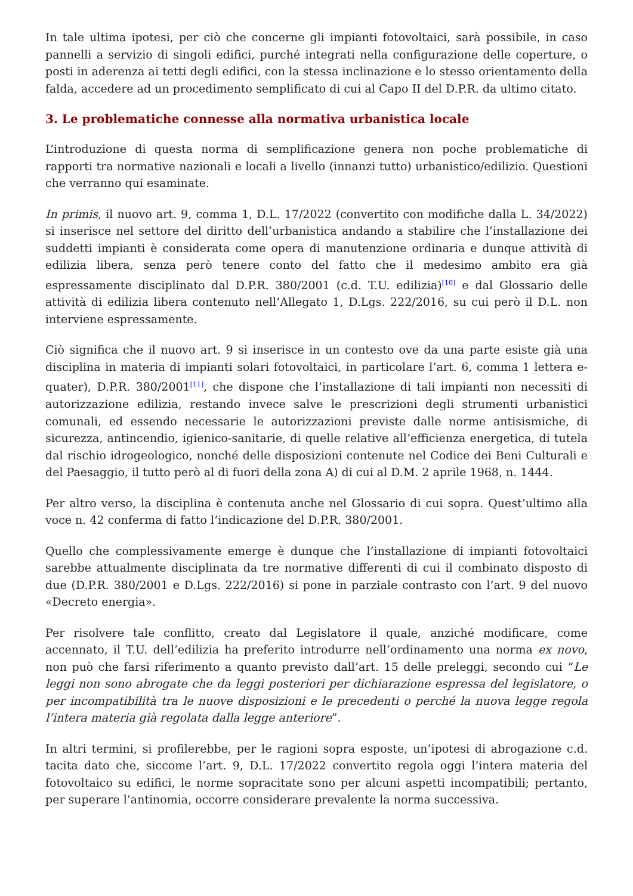In tale ultima ipotesi, per ciò che concerne gli impianti fotovoltaici, sarà possibile, in caso pannelli a servizio di singoli edifici, purché integrati nella configurazione delle coperture, o posti in aderenza ai tetti degli edifici, con la stessa inclinazione e lo stesso orientamento della falda, accedere ad un procedimento semplificato di cui al Capo II del D.P.R. da ultimo citato.
3. Le problematiche connesse alla normativa urbanistica locale
L’introduzione di questa norma di semplificazione genera non poche problematiche di rapporti tra normative nazionali e locali a livello (innanzi tutto) urbanistico/edilizio. Questioni che verranno qui esaminate.
In primis, il nuovo art. 9, comma 1, D.L. 17/2022 (convertito con modifiche dalla L. 34/2022) si inserisce nel settore del diritto dell’urbanistica andando a stabilire che l’installazione dei suddetti impianti è considerata come opera di manutenzione ordinaria e dunque attività di edilizia libera, senza però tenere conto del fatto che il medesimo ambito era già espressamente disciplinato dal D.P.R. 380/2001 (c.d. T.U. edilizia)<sup>[10]</sup> e dal Glossario delle attività di edilizia libera contenuto nell’Allegato 1, D.Lgs. 222/2016, su cui però il D.L. non interviene espressamente.
Ciò significa che il nuovo art. 9 si inserisce in un contesto ove da una parte esiste già una disciplina in materia di impianti solari fotovoltaici, in particolare l’art. 6, comma 1 lettera e-quater), D.P.R. 380/2001<sup>[11]</sup>, che dispone che l’installazione di tali impianti non necessiti di autorizzazione edilizia, restando invece salve le prescrizioni degli strumenti urbanistici comunali, ed essendo necessarie le autorizzazioni previste dalle norme antisismiche, di sicurezza, antincendio, igienico-sanitarie, di quelle relative all’efficienza energetica, di tutela dal rischio idrogeologico, nonché delle disposizioni contenute nel Codice dei Beni Culturali e del Paesaggio, il tutto però al di fuori della zona A) di cui al D.M. 2 aprile 1968, n. 1444.
Per altro verso, la disciplina è contenuta anche nel Glossario di cui sopra. Quest’ultimo alla voce n. 42 conferma di fatto l’indicazione del D.P.R. 380/2001.
Quello che complessivamente emerge è dunque che l’installazione di impianti fotovoltaici sarebbe attualmente disciplinata da tre normative differenti di cui il combinato disposto di due (D.P.R. 380/2001 e D.Lgs. 222/2016) si pone in parziale contrasto con l’art. 9 del nuovo «Decreto energia».
Per risolvere tale conflitto, creato dal Legislatore il quale, anziché modificare, come accennato, il T.U. dell’edilizia ha preferito introdurre nell’ordinamento una norma ex novo, non può che farsi riferimento a quanto previsto dall’art. 15 delle preleggi, secondo cui “Le leggi non sono abrogate che da leggi posteriori per dichiarazione espressa del legislatore, o per incompatibilità tra le nuove disposizioni e le precedenti o perché la nuova legge regola l’intera materia già regolata dalla legge anteriore”.
In altri termini, si profilerebbe, per le ragioni sopra esposte, un’ipotesi di abrogazione c.d. tacita dato che, siccome l’art. 9, D.L. 17/2022 convertito regola oggi l’intera materia del fotovoltaico su edifici, le norme sopracitate sono per alcuni aspetti incompatibili; pertanto, per superare l’antinomia, occorre considerare prevalente la norma successiva.